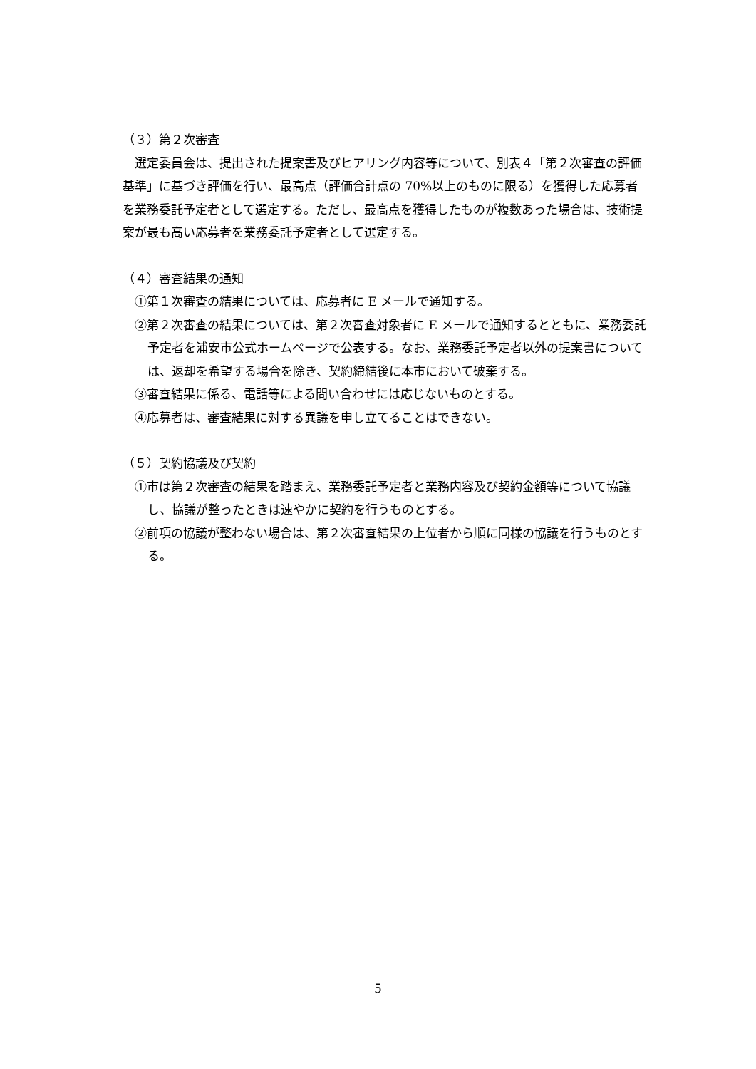（３）第２次審査
選定委員会は、提出された提案書及びヒアリング内容等について、別表４「第２次審査の評価基準」に基づき評価を行い、最高点（評価合計点の 70%以上のものに限る）を獲得した応募者を業務委託予定者として選定する。ただし、最高点を獲得したものが複数あった場合は、技術提案が最も高い応募者を業務委託予定者として選定する。
（４）審査結果の通知
①第１次審査の結果については、応募者に E メールで通知する。
②第２次審査の結果については、第２次審査対象者に E メールで通知するとともに、業務委託予定者を浦安市公式ホームページで公表する。なお、業務委託予定者以外の提案書については、返却を希望する場合を除き、契約締結後に本市において破棄する。
③審査結果に係る、電話等による問い合わせには応じないものとする。
④応募者は、審査結果に対する異議を申し立てることはできない。
（５）契約協議及び契約
①市は第２次審査の結果を踏まえ、業務委託予定者と業務内容及び契約金額等について協議し、協議が整ったときは速やかに契約を行うものとする。
②前項の協議が整わない場合は、第２次審査結果の上位者から順に同様の協議を行うものとする。
5